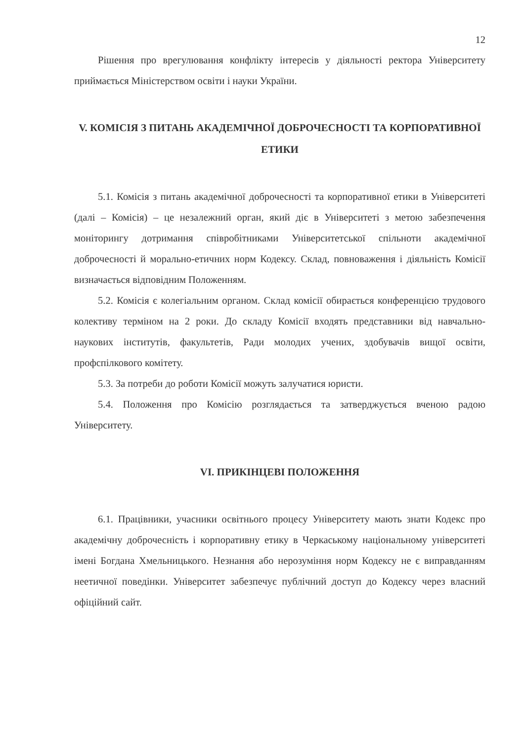12
Рішення про врегулювання конфлікту інтересів у діяльності ректора Університету приймається Міністерством освіти і науки України.
V. КОМІСІЯ З ПИТАНЬ АКАДЕМІЧНОЇ ДОБРОЧЕСНОСТІ ТА КОРПОРАТИВНОЇ ЕТИКИ
5.1. Комісія з питань академічної доброчесності та корпоративної етики в Університеті (далі – Комісія) – це незалежний орган, який діє в Університеті з метою забезпечення моніторингу дотримання співробітниками Університетської спільноти академічної доброчесності й морально-етичних норм Кодексу. Склад, повноваження і діяльність Комісії визначається відповідним Положенням.
5.2. Комісія є колегіальним органом. Склад комісії обирається конференцією трудового колективу терміном на 2 роки. До складу Комісії входять представники від навчально-наукових інститутів, факультетів, Ради молодих учених, здобувачів вищої освіти, профспілкового комітету.
5.3. За потреби до роботи Комісії можуть залучатися юристи.
5.4. Положення про Комісію розглядається та затверджується вченою радою Університету.
VI. ПРИКІНЦЕВІ ПОЛОЖЕННЯ
6.1. Працівники, учасники освітнього процесу Університету мають знати Кодекс про академічну доброчесність і корпоративну етику в Черкаському національному університеті імені Богдана Хмельницького. Незнання або нерозуміння норм Кодексу не є виправданням неетичної поведінки. Університет забезпечує публічний доступ до Кодексу через власний офіційний сайт.